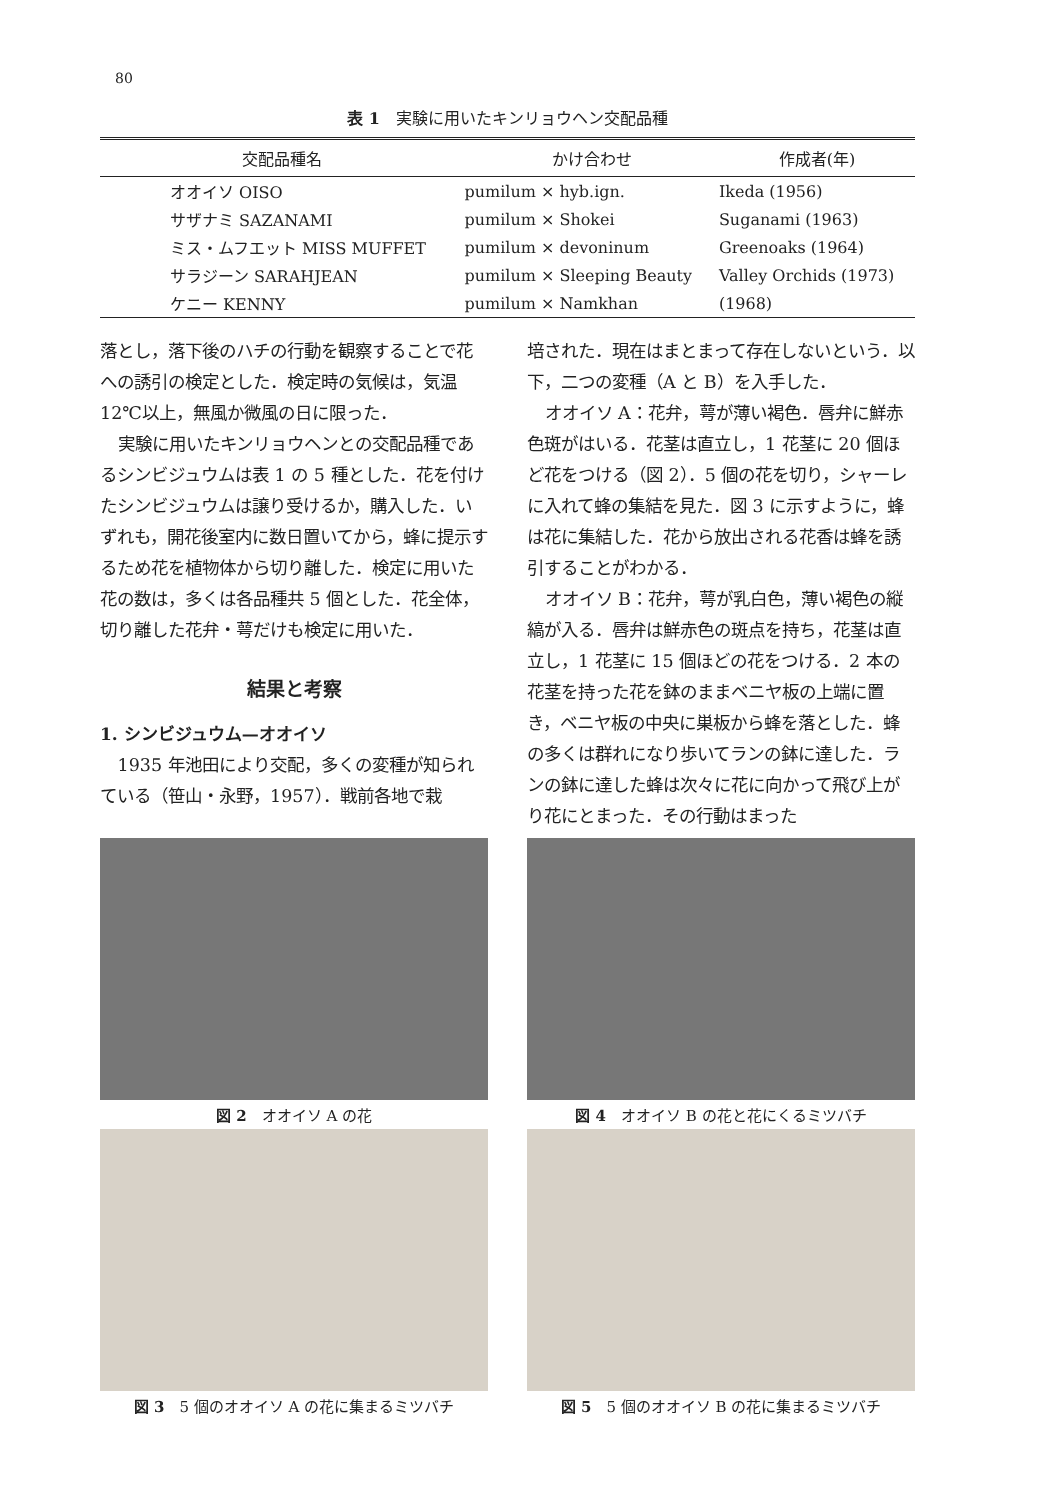80
表 1　実験に用いたキンリョウヘン交配品種
| 交配品種名 | かけ合わせ | 作成者(年) |
| --- | --- | --- |
| オオイソ OISO | pumilum × hyb.ign. | Ikeda (1956) |
| サザナミ SAZANAMI | pumilum × Shokei | Suganami (1963) |
| ミス・ムフエット MISS MUFFET | pumilum × devoninum | Greenoaks (1964) |
| サラジーン SARAHJEAN | pumilum × Sleeping Beauty | Valley Orchids (1973) |
| ケニー KENNY | pumilum × Namkhan | (1968) |
落とし，落下後のハチの行動を観察することで花への誘引の検定とした．検定時の気候は，気温 12℃以上，無風か微風の日に限った．
実験に用いたキンリョウヘンとの交配品種であるシンビジュウムは表 1 の 5 種とした．花を付けたシンビジュウムは譲り受けるか，購入した．いずれも，開花後室内に数日置いてから，蜂に提示するため花を植物体から切り離した．検定に用いた花の数は，多くは各品種共 5 個とした．花全体，切り離した花弁・萼だけも検定に用いた．
結果と考察
1. シンビジュウム—オオイソ
1935 年池田により交配，多くの変種が知られている（笹山・永野，1957）．戦前各地で栽
培された．現在はまとまって存在しないという．以下，二つの変種（A と B）を入手した．
オオイソ A：花弁，萼が薄い褐色．唇弁に鮮赤色斑がはいる．花茎は直立し，1 花茎に 20 個ほど花をつける（図 2）．5 個の花を切り，シャーレに入れて蜂の集結を見た．図 3 に示すように，蜂は花に集結した．花から放出される花香は蜂を誘引することがわかる．
オオイソ B：花弁，萼が乳白色，薄い褐色の縦縞が入る．唇弁は鮮赤色の斑点を持ち，花茎は直立し，1 花茎に 15 個ほどの花をつける．2 本の花茎を持った花を鉢のままベニヤ板の上端に置き，ベニヤ板の中央に巣板から蜂を落とした．蜂の多くは群れになり歩いてランの鉢に達した．ランの鉢に達した蜂は次々に花に向かって飛び上がり花にとまった．その行動はまった
図 2　オオイソ A の花
図 3　5 個のオオイソ A の花に集まるミツバチ
図 4　オオイソ B の花と花にくるミツバチ
図 5　5 個のオオイソ B の花に集まるミツバチ